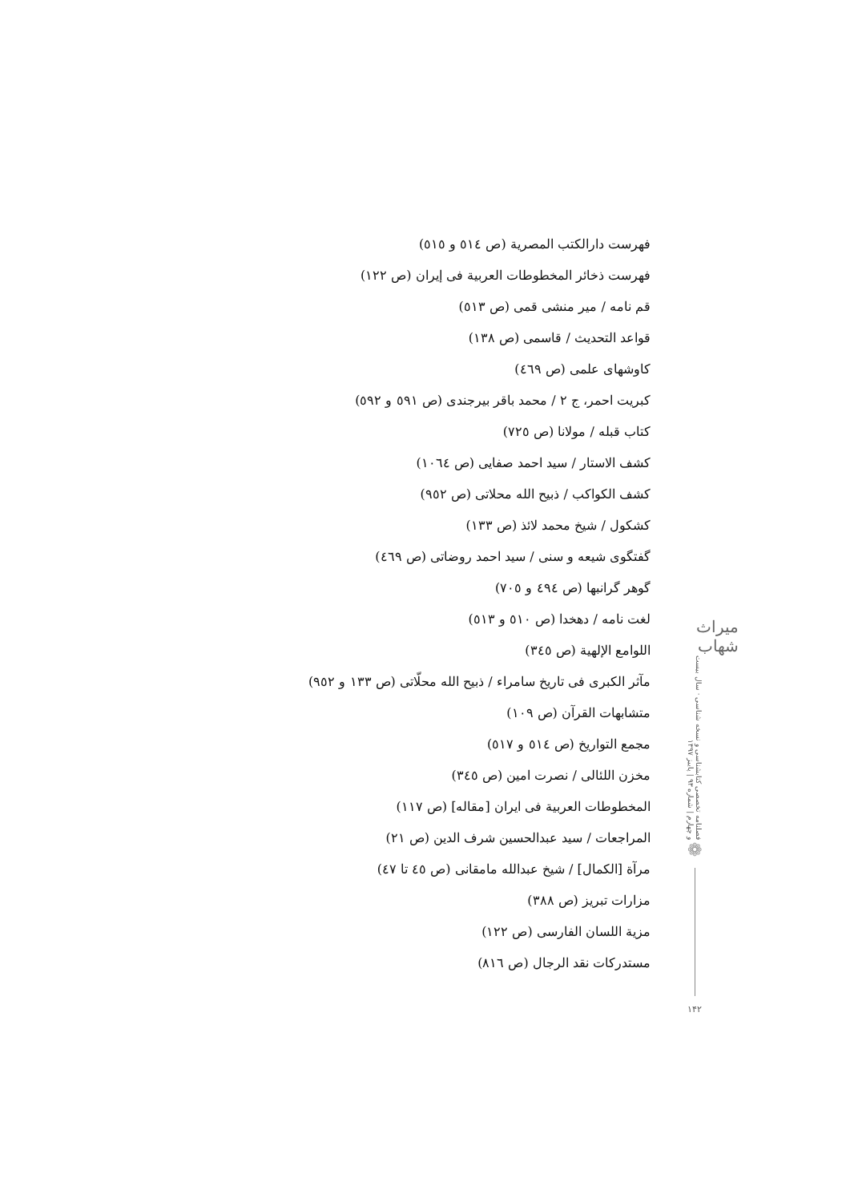فهرست دارالکتب المصریة (ص ٥١٤ و ٥١٥)
فهرست ذخائر المخطوطات العربیة فی إیران (ص ١٢٢)
قم نامه / میر منشی قمی (ص ٥١٣)
قواعد التحدیث / قاسمی (ص ١٣٨)
کاوشهای علمی (ص ٤٦٩)
کبریت احمر، ج ٢ / محمد باقر بیرجندی (ص ٥٩١ و ٥٩٢)
کتاب قبله / مولانا (ص ٧٢٥)
کشف الاستار / سید احمد صفایی (ص ١٠٦٤)
کشف الکواکب / ذبیح الله محلاتی (ص ٩٥٢)
کشکول / شیخ محمد لائذ (ص ١٣٣)
گفتگوی شیعه و سنی / سید احمد روضاتی (ص ٤٦٩)
گوهر گرانبها (ص ٤٩٤ و ٧٠٥)
لغت نامه / دهخدا (ص ٥١٠ و ٥١٣)
اللوامع الإلهیة (ص ٣٤٥)
مآثر الکبری فی تاریخ سامراء / ذبیح الله محلّاتی (ص ١٣٣ و ٩٥٢)
متشابهات القرآن (ص ١٠٩)
مجمع التواریخ (ص ٥١٤ و ٥١٧)
مخزن اللئالی / نصرت امین (ص ٣٤٥)
المخطوطات العربیة فی ایران [مقاله] (ص ١١٧)
المراجعات / سید عبدالحسین شرف الدین (ص ٢١)
مرآة [الکمال] / شیخ عبدالله مامقانی (ص ٤٥ تا ٤٧)
مزارات تبریز (ص ٣٨٨)
مزیة اللسان الفارسی (ص ١٢٢)
مستدرکات نقد الرجال (ص ٨١٦)
میراث شهاب
فصلنامه تخصصی کتابشناسی و نسخه شناسی · سال بیست و چهارم | شماره ۹۳ | پاییز ۱۳۹۷
❁
۱۴۲